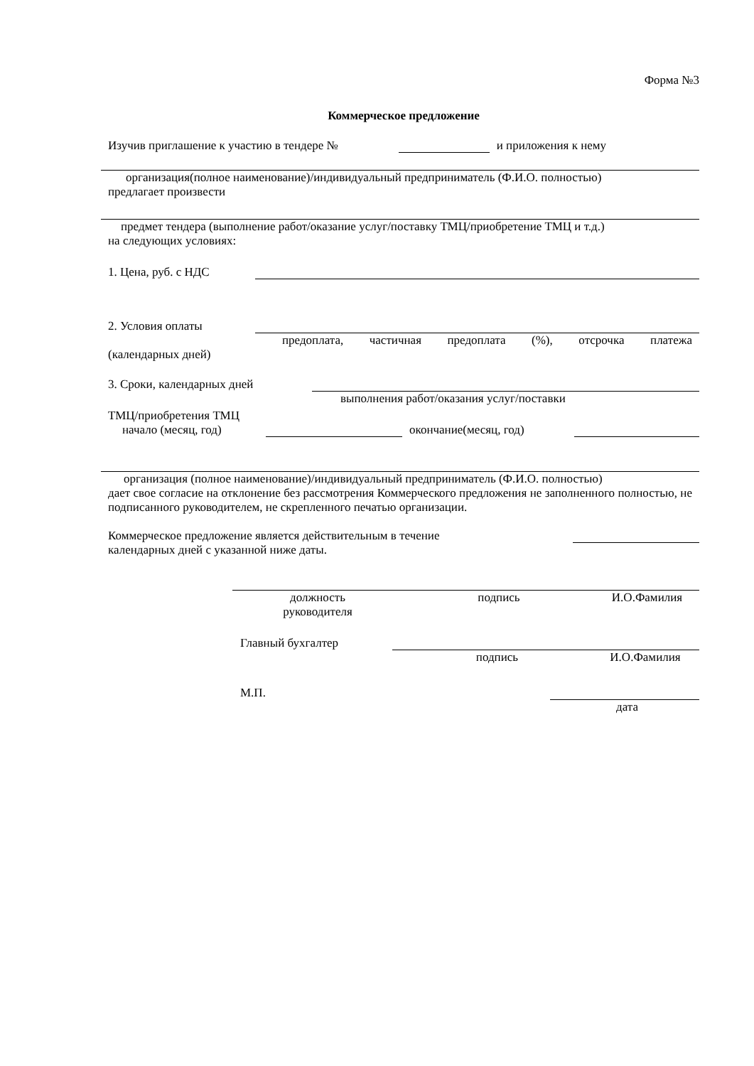Форма №3
Коммерческое предложение
Изучив приглашение к участию в тендере № и приложения к нему
организация(полное наименование)/индивидуальный предприниматель (Ф.И.О. полностью)
предлагает произвести
предмет тендера (выполнение работ/оказание услуг/поставку ТМЦ/приобретение ТМЦ и т.д.)
на следующих условиях:
1. Цена, руб. с НДС
2. Условия оплаты
предоплата, частичная предоплата (%), отсрочка платежа
(календарных дней)
3. Сроки, календарных дней
выполнения работ/оказания услуг/поставки
ТМЦ/приобретения ТМЦ
начало (месяц, год) окончание(месяц, год)
организация (полное наименование)/индивидуальный предприниматель (Ф.И.О. полностью)
дает свое согласие на отклонение без рассмотрения Коммерческого предложения не заполненного полностью, не подписанного руководителем, не скрепленного печатью организации.
Коммерческое предложение является действительным в течение
календарных дней с указанной ниже даты.
должность
руководителя подпись И.О.Фамилия
Главный бухгалтер
подпись И.О.Фамилия
М.П.
дата